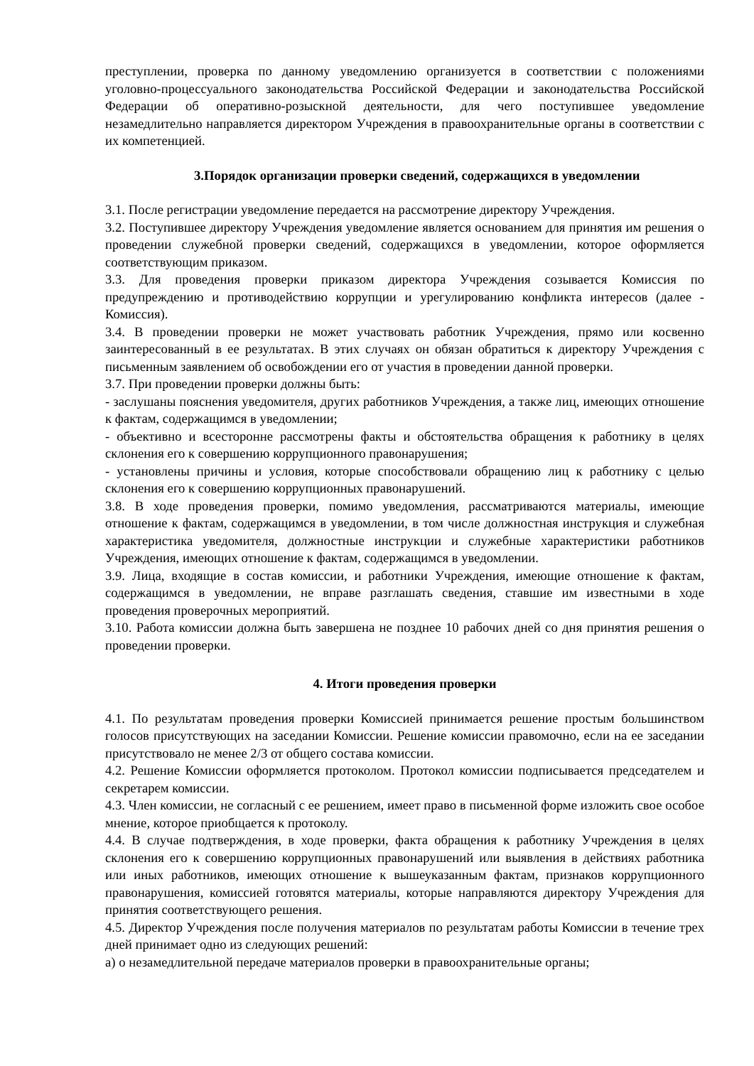преступлении, проверка по данному уведомлению организуется в соответствии с положениями уголовно-процессуального законодательства Российской Федерации и законодательства Российской Федерации об оперативно-розыскной деятельности, для чего поступившее уведомление незамедлительно направляется директором Учреждения в правоохранительные органы в соответствии с их компетенцией.
3.Порядок организации проверки сведений, содержащихся в уведомлении
3.1. После регистрации уведомление передается на рассмотрение директору Учреждения.
3.2. Поступившее директору Учреждения уведомление является основанием для принятия им решения о проведении служебной проверки сведений, содержащихся в уведомлении, которое оформляется соответствующим приказом.
3.3. Для проведения проверки приказом директора Учреждения созывается Комиссия по предупреждению и противодействию коррупции и урегулированию конфликта интересов (далее - Комиссия).
3.4. В проведении проверки не может участвовать работник Учреждения, прямо или косвенно заинтересованный в ее результатах. В этих случаях он обязан обратиться к директору Учреждения с письменным заявлением об освобождении его от участия в проведении данной проверки.
3.7. При проведении проверки должны быть:
- заслушаны пояснения уведомителя, других работников Учреждения, а также лиц, имеющих отношение к фактам, содержащимся в уведомлении;
- объективно и всесторонне рассмотрены факты и обстоятельства обращения к работнику в целях склонения его к совершению коррупционного правонарушения;
- установлены причины и условия, которые способствовали обращению лиц к работнику с целью склонения его к совершению коррупционных правонарушений.
3.8. В ходе проведения проверки, помимо уведомления, рассматриваются материалы, имеющие отношение к фактам, содержащимся в уведомлении, в том числе должностная инструкция и служебная характеристика уведомителя, должностные инструкции и служебные характеристики работников Учреждения, имеющих отношение к фактам, содержащимся в уведомлении.
3.9. Лица, входящие в состав комиссии, и работники Учреждения, имеющие отношение к фактам, содержащимся в уведомлении, не вправе разглашать сведения, ставшие им известными в ходе проведения проверочных мероприятий.
3.10. Работа комиссии должна быть завершена не позднее 10 рабочих дней со дня принятия решения о проведении проверки.
4. Итоги проведения проверки
4.1. По результатам проведения проверки Комиссией принимается решение простым большинством голосов присутствующих на заседании Комиссии. Решение комиссии правомочно, если на ее заседании присутствовало не менее 2/3 от общего состава комиссии.
4.2. Решение Комиссии оформляется протоколом. Протокол комиссии подписывается председателем и секретарем комиссии.
4.3. Член комиссии, не согласный с ее решением, имеет право в письменной форме изложить свое особое мнение, которое приобщается к протоколу.
4.4. В случае подтверждения, в ходе проверки, факта обращения к работнику Учреждения в целях склонения его к совершению коррупционных правонарушений или выявления в действиях работника или иных работников, имеющих отношение к вышеуказанным фактам, признаков коррупционного правонарушения, комиссией готовятся материалы, которые направляются директору Учреждения для принятия соответствующего решения.
4.5. Директор Учреждения после получения материалов по результатам работы Комиссии в течение трех дней принимает одно из следующих решений:
а) о незамедлительной передаче материалов проверки в правоохранительные органы;